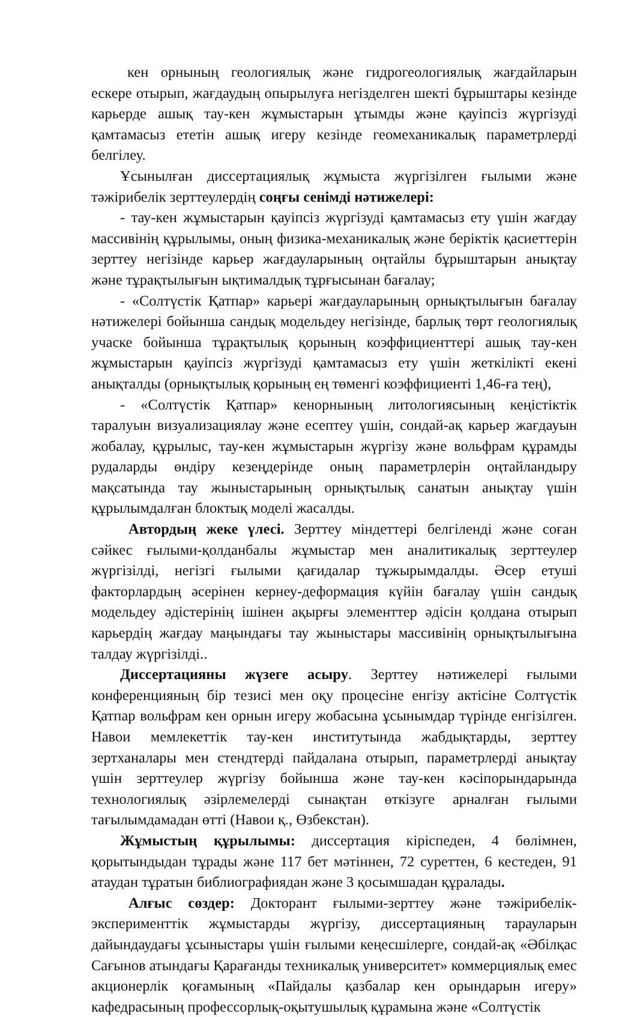кен орнының геологиялық және гидрогеологиялық жағдайларын ескере отырып, жағдаудың опырылуға негізделген шекті бұрыштары кезінде карьерде ашық тау-кен жұмыстарын ұтымды және қауіпсіз жүргізуді қамтамасыз ететін ашық игеру кезінде геомеханикалық параметрлерді белгілеу.
Ұсынылған диссертациялық жұмыста жүргізілген ғылыми және тәжірибелік зерттеулердің соңғы сенімді нәтижелері:
- тау-кен жұмыстарын қауіпсіз жүргізуді қамтамасыз ету үшін жағдау массивінің құрылымы, оның физика-механикалық және беріктік қасиеттерін зерттеу негізінде карьер жағдауларының оңтайлы бұрыштарын анықтау және тұрақтылығын ықтималдық тұрғысынан бағалау;
- «Солтүстік Қатпар» карьері жағдауларының орнықтылығын бағалау нәтижелері бойынша сандық модельдеу негізінде, барлық төрт геологиялық учаске бойынша тұрақтылық қорының коэффициенттері ашық тау-кен жұмыстарын қауіпсіз жүргізуді қамтамасыз ету үшін жеткілікті екені анықталды (орнықтылық қорының ең төменгі коэффициенті 1,46-ға тең),
- «Солтүстік Қатпар» кенорнының литологиясының кеңістіктік таралуын визуализациялау және есептеу үшін, сондай-ақ карьер жағдауын жобалау, құрылыс, тау-кен жұмыстарын жүргізу және вольфрам құрамды рудаларды өндіру кезеңдерінде оның параметрлерін оңтайландыру мақсатында тау жыныстарының орнықтылық санатын анықтау үшін құрылымдалған блоктық моделі жасалды.
Автордың жеке үлесі. Зерттеу міндеттері белгіленді және соған сәйкес ғылыми-қолданбалы жұмыстар мен аналитикалық зерттеулер жүргізілді, негізгі ғылыми қағидалар тұжырымдалды. Әсер етуші факторлардың әсерінен кернеу-деформация күйін бағалау үшін сандық модельдеу әдістерінің ішінен ақырғы элементтер әдісін қолдана отырып карьердің жағдау маңындағы тау жыныстары массивінің орнықтылығына талдау жүргізілді..
Диссертацияны жүзеге асыру. Зерттеу нәтижелері ғылыми конференцияның бір тезисі мен оқу процесіне енгізу актісіне Солтүстік Қатпар вольфрам кен орнын игеру жобасына ұсынымдар түрінде енгізілген. Навои мемлекеттік тау-кен институтында жабдықтарды, зерттеу зертханалары мен стендтерді пайдалана отырып, параметрлерді анықтау үшін зерттеулер жүргізу бойынша және тау-кен кәсіпорындарында технологиялық әзірлемелерді сынақтан өткізуге арналған ғылыми тағылымдамадан өтті (Навои қ., Өзбекстан).
Жұмыстың құрылымы: диссертация кіріспеден, 4 бөлімнен, қорытындыдан тұрады және 117 бет мәтіннен, 72 суреттен, 6 кестеден, 91 атаудан тұратын библиографиядан және 3 қосымшадан құралады.
Алғыс сөздер: Докторант ғылыми-зерттеу және тәжірибелік-эксперименттік жұмыстарды жүргізу, диссертацияның тарауларын дайындаудағы ұсыныстары үшін ғылыми кеңесшілерге, сондай-ақ «Әбілқас Сағынов атындағы Қарағанды техникалық университет» коммерциялық емес акционерлік қоғамының «Пайдалы қазбалар кен орындарын игеру» кафедрасының профессорлық-оқытушылық құрамына және «Солтүстік